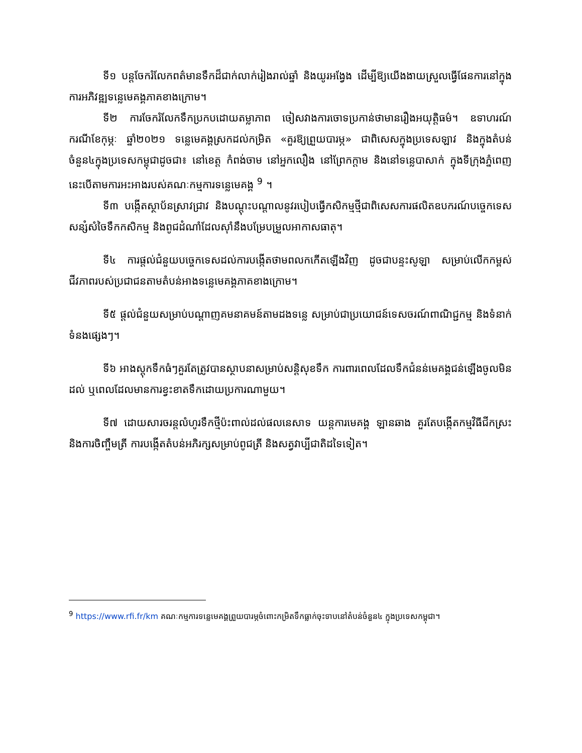ទី១ បន្តចែករំលែកពត៌មានទឹកដ៏ជាក់លាក់រៀងរាល់ឆ្នាំ និងយូរអង្វែង ដើម្បីឱ្យយើងងាយស្រួលធ្វើផែនការនៅក្នុងការអភិវឌ្ឍទន្លេមេគង្គភាគខាងក្រោម។
ទី២ ការចែករំលែកទឹកប្រកបដោយតម្លាភាព ចៀសវាងការចោទប្រកាន់ថាមានរឿងអយុត្តិធម៌។ ឧទាហរណ៍ករណីខែកុម្ភៈ ឆ្នាំ២០២១ ទន្លេមេគង្គស្រកដល់កម្រិត «គួរឱ្យព្រួយបារម្ភ» ជាពិសេសក្នុងប្រទេសឡាវ និងក្នុងតំបន់ចំនួន៤ក្នុងប្រទេសកម្ពុជាដូចជា៖ នៅខេត្ត កំពង់ចាម នៅអ្នកលឿង នៅព្រែកក្តាម និងនៅទន្លេបាសាក់ ក្នុងទីក្រុងភ្នំពេញ នេះបើតាមការអះអាងរបស់គណៈកម្មការទន្លេមេគង្គ <sup>9</sup> ។
ទី៣ បង្កើតស្ថាប័នស្រាវជ្រាវ និងបណ្តុះបណ្តាលនូវរបៀបធ្វើកសិកម្មថ្មីជាពិសេសការផលិតឧបករណ៍បច្ចេកទេសសន្សំសំចៃទឹកកសិកម្ម និងពូជដំណាំដែលស៊ាំនឹងបម្រែបម្រួលអាកាសធាតុ។
ទី៤ ការផ្តល់ជំនួយបច្ចេកទេសដល់ការបង្កើតថាមពលកកើតឡើងវិញ ដូចជាបន្ទះសូឡា សម្រាប់លើកកម្ពស់ជីវភាពរបស់ប្រជាជនតាមតំបន់អាងទន្លេមេគង្គភាគខាងក្រោម។
ទី៥ ផ្តល់ជំនួយសម្រាប់បណ្តាញគមនាគមន៍តាមដងទន្លេ សម្រាប់ជាប្រយោជន៍ទេសចរណ៍ពាណិជ្ជកម្ម និងទំនាក់ទំនងផ្សេងៗ។
ទី៦ អាងស្តុកទឹកធំៗគួរតែត្រូវបានស្ថាបនាសម្រាប់សន្តិសុខទឹក ការពារពេលដែលទឹកជំនន់មេគង្គជន់ឡើងចូលមិនដល់ ឬពេលដែលមានការខ្វះខាតទឹកដោយប្រការណាមួយ។
ទី៧ ដោយសារចរន្តលំហូរទឹកថ្មីប៉ះពាល់ដល់ផលនេសាទ យន្តការមេគង្គ ឡានឆាង គួរតែបង្កើតកម្មវិធីជីកស្រះ និងការចិញ្ចឹមត្រី ការបង្កើតតំបន់អភិរក្សសម្រាប់ពូជត្រី និងសត្វវាប្បីជាតិដទៃទៀត។
<sup>9</sup> https://www.rfi.fr/km គណៈកម្មការទន្លេមេគង្គព្រួយបារម្ភចំពោះកម្រិតទឹកធ្លាក់ចុះទាបនៅតំបន់ចំនួន៤ ក្នុងប្រទេសកម្ពុជា។